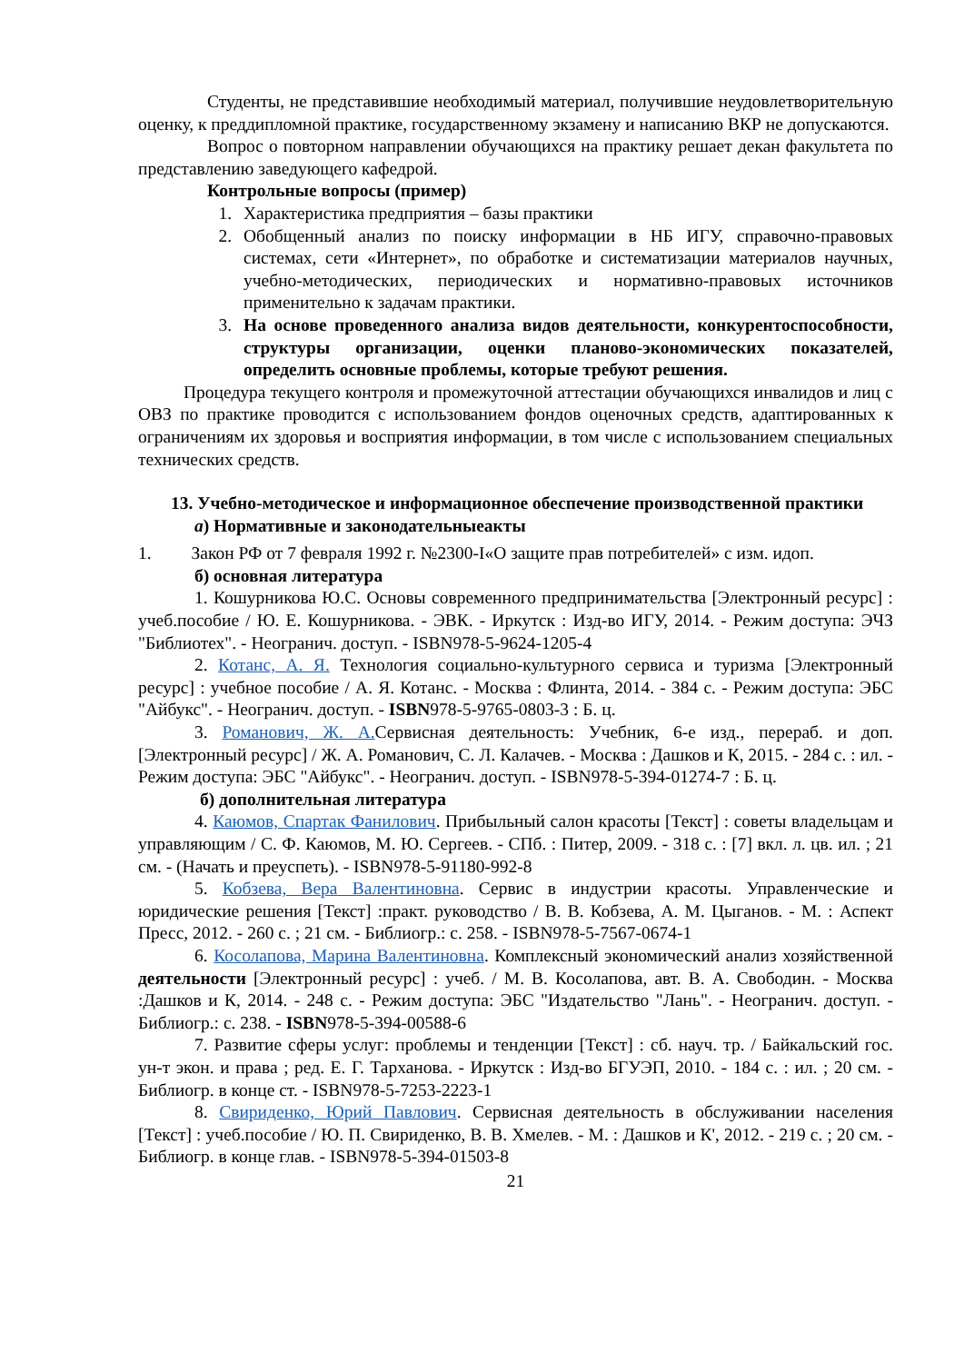Студенты, не представившие необходимый материал, получившие неудовлетворительную оценку, к преддипломной практике, государственному экзамену и написанию ВКР не допускаются.
Вопрос о повторном направлении обучающихся на практику решает декан факультета по представлению заведующего кафедрой.
Контрольные вопросы (пример)
1. Характеристика предприятия – базы практики
2. Обобщенный анализ по поиску информации в НБ ИГУ, справочно-правовых системах, сети «Интернет», по обработке и систематизации материалов научных, учебно-методических, периодических и нормативно-правовых источников применительно к задачам практики.
3. На основе проведенного анализа видов деятельности, конкурентоспособности, структуры организации, оценки планово-экономических показателей, определить основные проблемы, которые требуют решения.
Процедура текущего контроля и промежуточной аттестации обучающихся инвалидов и лиц с ОВЗ по практике проводится с использованием фондов оценочных средств, адаптированных к ограничениям их здоровья и восприятия информации, в том числе с использованием специальных технических средств.
13. Учебно-методическое и информационное обеспечение производственной практики
а) Нормативные и законодательныеакты
1. Закон РФ от 7 февраля 1992 г. №2300-I«О защите прав потребителей» с изм. идоп.
б) основная литература
1. Кошурникова Ю.С. Основы современного предпринимательства [Электронный ресурс] : учеб.пособие / Ю. Е. Кошурникова. - ЭВК. - Иркутск : Изд-во ИГУ, 2014. - Режим доступа: ЭЧЗ "Библиотех". - Неогранич. доступ. - ISBN978-5-9624-1205-4
2. Котанс, А. Я. Технология социально-культурного сервиса и туризма [Электронный ресурс] : учебное пособие / А. Я. Котанс. - Москва : Флинта, 2014. - 384 с. - Режим доступа: ЭБС "Айбукс". - Неогранич. доступ. - ISBN978-5-9765-0803-3 : Б. ц.
3. Романович, Ж. А. Сервисная деятельность: Учебник, 6-е изд., перераб. и доп. [Электронный ресурс] / Ж. А. Романович, С. Л. Калачев. - Москва : Дашков и К, 2015. - 284 с. : ил. - Режим доступа: ЭБС "Айбукс". - Неогранич. доступ. - ISBN978-5-394-01274-7 : Б. ц.
б) дополнительная литература
4. Каюмов, Спартак Фанилович. Прибыльный салон красоты [Текст] : советы владельцам и управляющим / С. Ф. Каюмов, М. Ю. Сергеев. - СПб. : Питер, 2009. - 318 с. : [7] вкл. л. цв. ил. ; 21 см. - (Начать и преуспеть). - ISBN978-5-91180-992-8
5. Кобзева, Вера Валентиновна. Сервис в индустрии красоты. Управленческие и юридические решения [Текст] :практ. руководство / В. В. Кобзева, А. М. Цыганов. - М. : Аспект Пресс, 2012. - 260 с. ; 21 см. - Библиогр.: с. 258. - ISBN978-5-7567-0674-1
6. Косолапова, Марина Валентиновна. Комплексный экономический анализ хозяйственной деятельности [Электронный ресурс] : учеб. / М. В. Косолапова, авт. В. А. Свободин. - Москва :Дашков и К, 2014. - 248 с. - Режим доступа: ЭБС "Издательство "Лань". - Неогранич. доступ. - Библиогр.: с. 238. - ISBN978-5-394-00588-6
7. Развитие сферы услуг: проблемы и тенденции [Текст] : сб. науч. тр. / Байкальский гос. ун-т экон. и права ; ред. Е. Г. Тарханова. - Иркутск : Изд-во БГУЭП, 2010. - 184 с. : ил. ; 20 см. - Библиогр. в конце ст. - ISBN978-5-7253-2223-1
8. Свириденко, Юрий Павлович. Сервисная деятельность в обслуживании населения [Текст] : учеб.пособие / Ю. П. Свириденко, В. В. Хмелев. - М. : Дашков и К', 2012. - 219 с. ; 20 см. - Библиогр. в конце глав. - ISBN978-5-394-01503-8
21